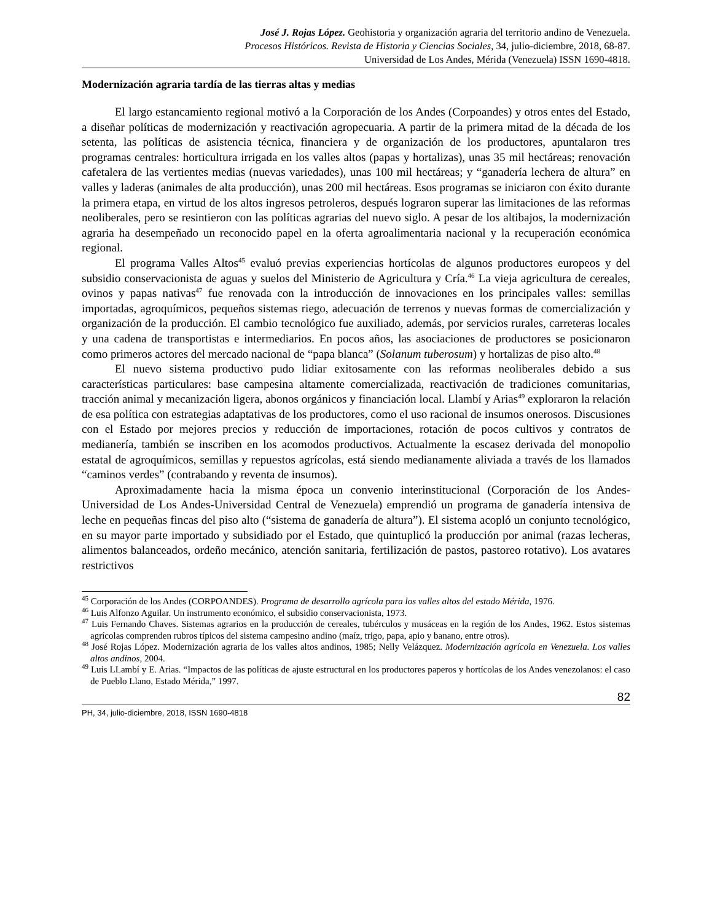José J. Rojas López. Geohistoria y organización agraria del territorio andino de Venezuela.
Procesos Históricos. Revista de Historia y Ciencias Sociales, 34, julio-diciembre, 2018, 68-87.
Universidad de Los Andes, Mérida (Venezuela) ISSN 1690-4818.
Modernización agraria tardía de las tierras altas y medias
El largo estancamiento regional motivó a la Corporación de los Andes (Corpoandes) y otros entes del Estado, a diseñar políticas de modernización y reactivación agropecuaria. A partir de la primera mitad de la década de los setenta, las políticas de asistencia técnica, financiera y de organización de los productores, apuntalaron tres programas centrales: horticultura irrigada en los valles altos (papas y hortalizas), unas 35 mil hectáreas; renovación cafetalera de las vertientes medias (nuevas variedades), unas 100 mil hectáreas; y “ganadería lechera de altura” en valles y laderas (animales de alta producción), unas 200 mil hectáreas. Esos programas se iniciaron con éxito durante la primera etapa, en virtud de los altos ingresos petroleros, después lograron superar las limitaciones de las reformas neoliberales, pero se resintieron con las políticas agrarias del nuevo siglo. A pesar de los altibajos, la modernización agraria ha desempeñado un reconocido papel en la oferta agroalimentaria nacional y la recuperación económica regional.
El programa Valles Altos<sup>45</sup> evaluó previas experiencias hortícolas de algunos productores europeos y del subsidio conservacionista de aguas y suelos del Ministerio de Agricultura y Cría.<sup>46</sup> La vieja agricultura de cereales, ovinos y papas nativas<sup>47</sup> fue renovada con la introducción de innovaciones en los principales valles: semillas importadas, agroquímicos, pequeños sistemas riego, adecuación de terrenos y nuevas formas de comercialización y organización de la producción. El cambio tecnológico fue auxiliado, además, por servicios rurales, carreteras locales y una cadena de transportistas e intermediarios. En pocos años, las asociaciones de productores se posicionaron como primeros actores del mercado nacional de “papa blanca” (Solanum tuberosum) y hortalizas de piso alto.<sup>48</sup>
El nuevo sistema productivo pudo lidiar exitosamente con las reformas neoliberales debido a sus características particulares: base campesina altamente comercializada, reactivación de tradiciones comunitarias, tracción animal y mecanización ligera, abonos orgánicos y financiación local. Llambí y Arias<sup>49</sup> exploraron la relación de esa política con estrategias adaptativas de los productores, como el uso racional de insumos onerosos. Discusiones con el Estado por mejores precios y reducción de importaciones, rotación de pocos cultivos y contratos de medianería, también se inscriben en los acomodos productivos. Actualmente la escasez derivada del monopolio estatal de agroquímicos, semillas y repuestos agrícolas, está siendo medianamente aliviada a través de los llamados “caminos verdes” (contrabando y reventa de insumos).
Aproximadamente hacia la misma época un convenio interinstitucional (Corporación de los Andes-Universidad de Los Andes-Universidad Central de Venezuela) emprendió un programa de ganadería intensiva de leche en pequeñas fincas del piso alto (“sistema de ganadería de altura”). El sistema acopló un conjunto tecnológico, en su mayor parte importado y subsidiado por el Estado, que quintuplicó la producción por animal (razas lecheras, alimentos balanceados, ordeño mecánico, atención sanitaria, fertilización de pastos, pastoreo rotativo). Los avatares restrictivos
<sup>45</sup> Corporación de los Andes (CORPOANDES). Programa de desarrollo agrícola para los valles altos del estado Mérida, 1976.
<sup>46</sup> Luis Alfonzo Aguilar. Un instrumento económico, el subsidio conservacionista, 1973.
<sup>47</sup> Luis Fernando Chaves. Sistemas agrarios en la producción de cereales, tubérculos y musáceas en la región de los Andes, 1962. Estos sistemas agrícolas comprenden rubros típicos del sistema campesino andino (maíz, trigo, papa, apio y banano, entre otros).
<sup>48</sup> José Rojas López. Modernización agraria de los valles altos andinos, 1985; Nelly Velázquez. Modernización agrícola en Venezuela. Los valles altos andinos, 2004.
<sup>49</sup> Luis LLambí y E. Arias. “Impactos de las políticas de ajuste estructural en los productores paperos y hortícolas de los Andes venezolanos: el caso de Pueblo Llano, Estado Mérida,” 1997.
82
PH, 34, julio-diciembre, 2018, ISSN 1690-4818